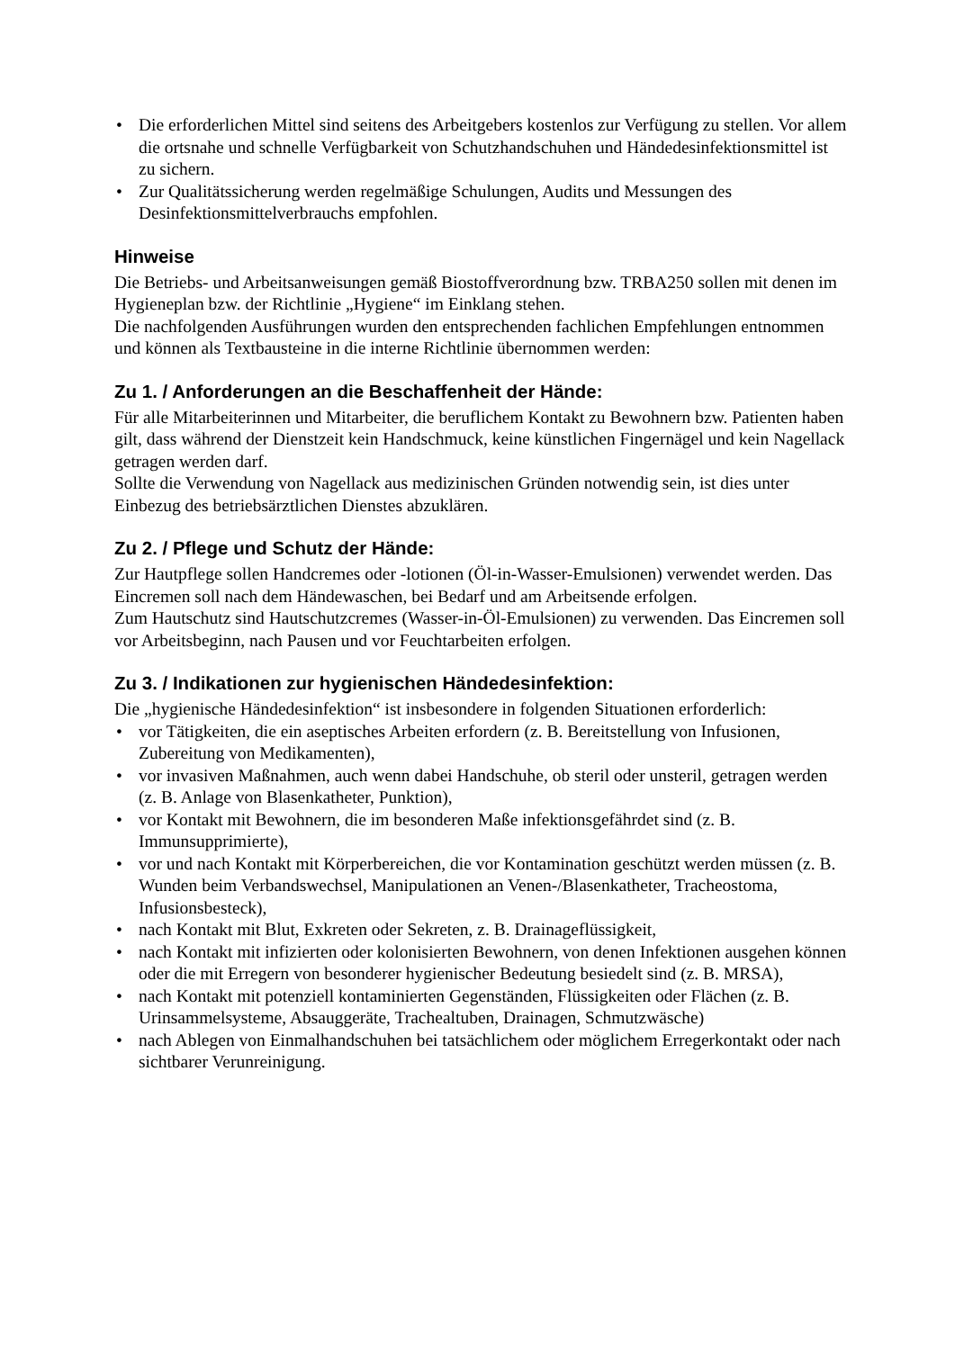• Die erforderlichen Mittel sind seitens des Arbeitgebers kostenlos zur Verfügung zu stellen. Vor allem die ortsnahe und schnelle Verfügbarkeit von Schutzhandschuhen und Händedesinfektionsmittel ist zu sichern.
• Zur Qualitätssicherung werden regelmäßige Schulungen, Audits und Messungen des Desinfektionsmittelverbrauchs empfohlen.
Hinweise
Die Betriebs- und Arbeitsanweisungen gemäß Biostoffverordnung bzw. TRBA250 sollen mit denen im Hygieneplan bzw. der Richtlinie „Hygiene“ im Einklang stehen.
Die nachfolgenden Ausführungen wurden den entsprechenden fachlichen Empfehlungen entnommen und können als Textbausteine in die interne Richtlinie übernommen werden:
Zu 1. / Anforderungen an die Beschaffenheit der Hände:
Für alle Mitarbeiterinnen und Mitarbeiter, die beruflichem Kontakt zu Bewohnern bzw. Patienten haben gilt, dass während der Dienstzeit kein Handschmuck, keine künstlichen Fingernägel und kein Nagellack getragen werden darf.
Sollte die Verwendung von Nagellack aus medizinischen Gründen notwendig sein, ist dies unter Einbezug des betriebsärztlichen Dienstes abzuklären.
Zu 2. / Pflege und Schutz der Hände:
Zur Hautpflege sollen Handcremes oder -lotionen (Öl-in-Wasser-Emulsionen) verwendet werden. Das Eincremen soll nach dem Händewaschen, bei Bedarf und am Arbeitsende erfolgen.
Zum Hautschutz sind Hautschutzcremes (Wasser-in-Öl-Emulsionen) zu verwenden. Das Eincremen soll vor Arbeitsbeginn, nach Pausen und vor Feuchtarbeiten erfolgen.
Zu 3. / Indikationen zur hygienischen Händedesinfektion:
Die „hygienische Händedesinfektion“ ist insbesondere in folgenden Situationen erforderlich:
• vor Tätigkeiten, die ein aseptisches Arbeiten erfordern (z. B. Bereitstellung von Infusionen, Zubereitung von Medikamenten),
• vor invasiven Maßnahmen, auch wenn dabei Handschuhe, ob steril oder unsteril, getragen werden (z. B. Anlage von Blasenkatheter, Punktion),
• vor Kontakt mit Bewohnern, die im besonderen Maße infektionsgefährdet sind (z. B. Immunsupprimierte),
• vor und nach Kontakt mit Körperbereichen, die vor Kontamination geschützt werden müssen (z. B. Wunden beim Verbandswechsel, Manipulationen an Venen-/Blasenkatheter, Tracheostoma, Infusionsbesteck),
• nach Kontakt mit Blut, Exkreten oder Sekreten, z. B. Drainageflüssigkeit,
• nach Kontakt mit infizierten oder kolonisierten Bewohnern, von denen Infektionen ausgehen können oder die mit Erregern von besonderer hygienischer Bedeutung besiedelt sind (z. B. MRSA),
• nach Kontakt mit potenziell kontaminierten Gegenständen, Flüssigkeiten oder Flächen (z. B. Urinsammelsysteme, Absauggeräte, Trachealtuben, Drainagen, Schmutzwäsche)
• nach Ablegen von Einmalhandschuhen bei tatsächlichem oder möglichem Erregerkontakt oder nach sichtbarer Verunreinigung.